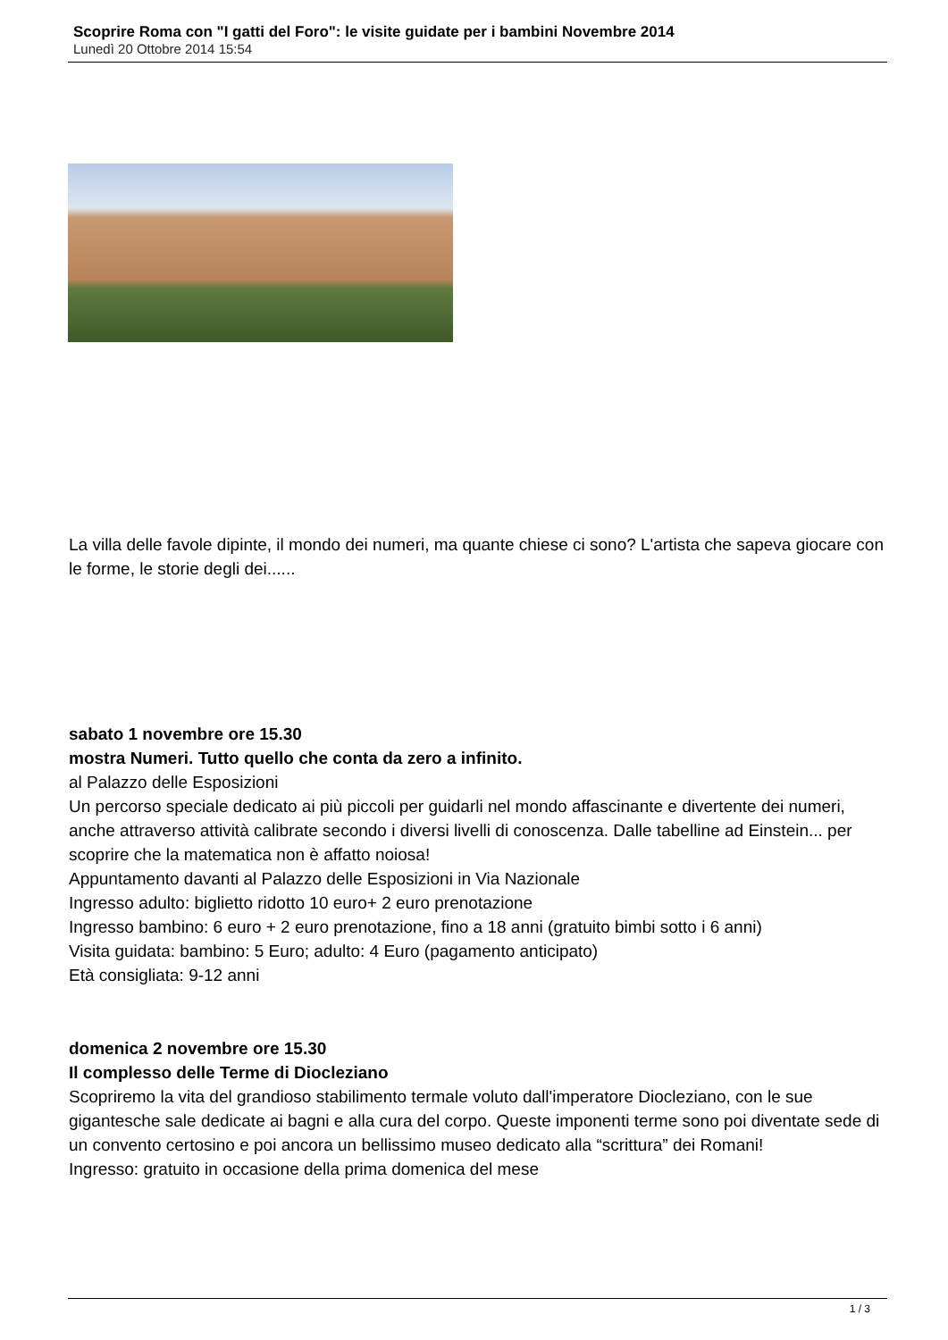Scoprire Roma con "I gatti del Foro": le visite guidate per i bambini Novembre 2014
Lunedì 20 Ottobre 2014 15:54
La villa delle favole dipinte, il mondo dei numeri, ma quante chiese ci sono? L'artista che sapeva giocare con le forme, le storie degli dei......
sabato 1 novembre ore 15.30
mostra Numeri. Tutto quello che conta da zero a infinito.
al Palazzo delle Esposizioni
Un percorso speciale dedicato ai più piccoli per guidarli nel mondo affascinante e divertente dei numeri, anche attraverso attività calibrate secondo i diversi livelli di conoscenza. Dalle tabelline ad Einstein... per scoprire che la matematica non è affatto noiosa!
Appuntamento davanti al Palazzo delle Esposizioni in Via Nazionale
Ingresso adulto: biglietto ridotto 10 euro+ 2 euro prenotazione
Ingresso bambino: 6 euro + 2 euro prenotazione, fino a 18 anni (gratuito bimbi sotto i 6 anni)
Visita guidata: bambino: 5 Euro; adulto: 4 Euro (pagamento anticipato)
Età consigliata: 9-12 anni
domenica 2 novembre ore 15.30
Il complesso delle Terme di Diocleziano
Scopriremo la vita del grandioso stabilimento termale voluto dall'imperatore Diocleziano, con le sue gigantesche sale dedicate ai bagni e alla cura del corpo. Queste imponenti terme sono poi diventate sede di un convento certosino e poi ancora un bellissimo museo dedicato alla “scrittura” dei Romani!
Ingresso: gratuito in occasione della prima domenica del mese
1 / 3